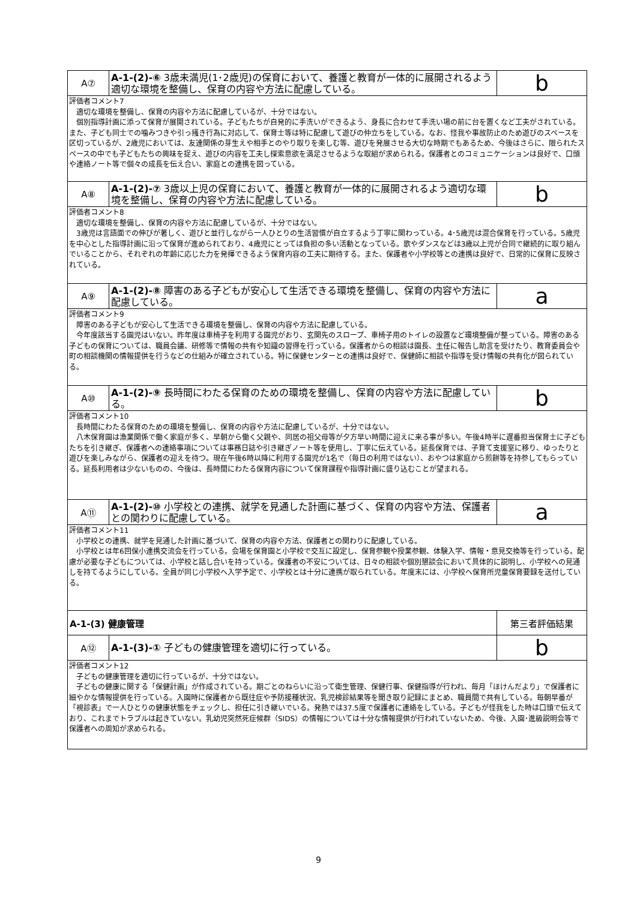| A⑦ | A-1-(2)-⑥ 3歳未満児(1･2歳児)の保育において、養護と教育が一体的に展開されるよう適切な環境を整備し、保育の内容や方法に配慮している。 | b |
| 評価者コメント7 適切な環境を整備し、保育の内容や方法に配慮しているが、十分ではない。 個別指導計画に添って保育が展開されている。子どもたちが自発的に手洗いができるよう、身長に合わせて手洗い場の前に台を置くなど工夫がされている。また、子ども同士での噛みつきや引っ掻き行為に対応して、保育士等は特に配慮して遊びの仲立ちをしている。なお、怪我や事故防止のため遊びのスペースを区切っているが、2歳児においては、友達関係の芽生えや相手とのやり取りを楽しむ等、遊びを発展させる大切な時期でもあるため、今後はさらに、限られたスペースの中でも子どもたちの興味を捉え、遊びの内容を工夫し探索意欲を満足させるような取組が求められる。保護者とのコミュニケーションは良好で、口頭や連絡ノート等で個々の成長を伝え合い、家庭との連携を図っている。 | | |
| A⑧ | A-1-(2)-⑦ 3歳以上児の保育において、養護と教育が一体的に展開されるよう適切な環境を整備し、保育の内容や方法に配慮している。 | b |
| 評価者コメント8 適切な環境を整備し、保育の内容や方法に配慮しているが、十分ではない。 3歳児は言語面での伸びが著しく、遊びと並行しながら一人ひとりの生活習慣が自立するよう丁寧に関わっている。4･5歳児は混合保育を行っている。5歳児を中心とした指導計画に沿って保育が進められており、4歳児にとっては負担の多い活動となっている。歌やダンスなどは3歳以上児が合同で継続的に取り組んでいることから、それぞれの年齢に応じた力を発揮できるよう保育内容の工夫に期待する。また、保護者や小学校等との連携は良好で、日常的に保育に反映されている。 | | |
| A⑨ | A-1-(2)-⑧ 障害のある子どもが安心して生活できる環境を整備し、保育の内容や方法に配慮している。 | a |
| 評価者コメント9 障害のある子どもが安心して生活できる環境を整備し、保育の内容や方法に配慮している。 今年度該当する園児はいない。昨年度は車椅子を利用する園児がおり、玄関先のスロープ、車椅子用のトイレの設置など環境整備が整っている。障害のある子どもの保育については、職員会議、研修等で情報の共有や知識の習得を行っている。保護者からの相談は園長、主任に報告し助言を受けたり、教育委員会や町の相談機関の情報提供を行うなどの仕組みが確立されている。特に保健センターとの連携は良好で、保健師に相談や指導を受け情報の共有化が図られている。 | | |
| A⑩ | A-1-(2)-⑨ 長時間にわたる保育のための環境を整備し、保育の内容や方法に配慮している。 | b |
| 評価者コメント10 長時間にわたる保育のための環境を整備し、保育の内容や方法に配慮しているが、十分ではない。 八木保育園は漁業関係で働く家庭が多く、早朝から働く父親や、同居の祖父母等が夕方早い時間に迎えに来る事が多い。午後4時半に遅番担当保育士に子どもたちを引き継ぎ、保護者への連絡事項については事務日誌や引き継ぎノート等を使用し、丁寧に伝えている。延長保育では、子育て支援室に移り、ゆったりと遊びを楽しみながら、保護者の迎えを待つ。現在午後6時以降に利用する園児が1名で（毎日の利用ではない）、おやつは家庭から煎餅等を持参してもらっている。延長利用者は少ないものの、今後は、長時間にわたる保育内容について保育課程や指導計画に盛り込むことが望まれる。 | | |
| A⑪ | A-1-(2)-⑩ 小学校との連携、就学を見通した計画に基づく、保育の内容や方法、保護者との関わりに配慮している。 | a |
| 評価者コメント11 小学校との連携、就学を見通した計画に基づいて、保育の内容や方法、保護者との関わりに配慮している。 小学校とは年6回保小連携交流会を行っている。会場を保育園と小学校で交互に設定し、保育参観や授業参観、体験入学、情報・意見交換等を行っている。配慮が必要な子どもについては、小学校と話し合いを持っている。保護者の不安については、日々の相談や個別懇談会において具体的に説明し、小学校への見通しを持てるようにしている。全員が同じ小学校へ入学予定で、小学校とは十分に連携が取られている。年度末には、小学校へ保育所児童保育要録を送付している。 | | |
| A-1-(3) 健康管理 | | 第三者評価結果 |
| A⑫ | A-1-(3)-① 子どもの健康管理を適切に行っている。 | b |
| 評価者コメント12 子どもの健康管理を適切に行っているが、十分ではない。 子どもの健康に関する「保健計画」が作成されている。期ごとのねらいに沿って衛生管理、保健行事、保健指導が行われ、毎月「ほけんだより」で保護者に細やかな情報提供を行っている。入園時に保護者から既往症や予防接種状況、乳児検診結果等を聞き取り記録にまとめ、職員間で共有している。毎朝早番が「視診表」で一人ひとりの健康状態をチェックし、担任に引き継いでいる。発熱では37.5度で保護者に連絡をしている。子どもが怪我をした時は口頭で伝えており、これまでトラブルは起きていない。乳幼児突然死症候群（SIDS）の情報については十分な情報提供が行われていないため、今後、入園･進級説明会等で保護者への周知が求められる。 | | |
9